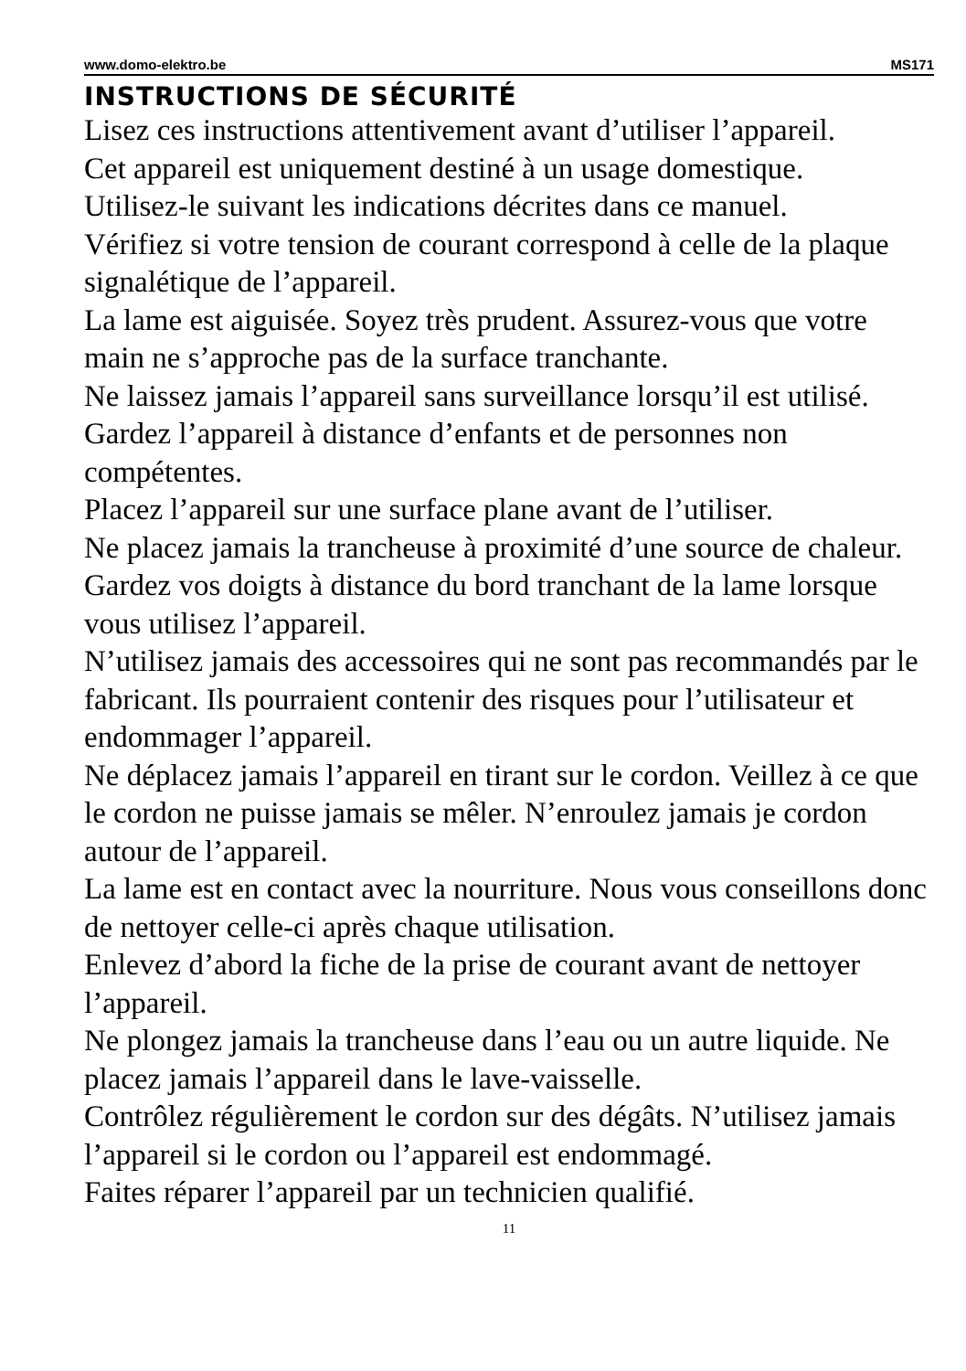www.domo-elektro.be MS171
INSTRUCTIONS DE SÉCURITÉ
Lisez ces instructions attentivement avant d’utiliser l’appareil.
Cet appareil est uniquement destiné à un usage domestique.
Utilisez-le suivant les indications décrites dans ce manuel.
Vérifiez si votre tension de courant correspond à celle de la plaque signalétique de l’appareil.
La lame est aiguisée. Soyez très prudent. Assurez-vous que votre main ne s’approche pas de la surface tranchante.
Ne laissez jamais l’appareil sans surveillance lorsqu’il est utilisé. Gardez l’appareil à distance d’enfants et de personnes non compétentes.
Placez l’appareil sur une surface plane avant de l’utiliser.
Ne placez jamais la trancheuse à proximité d’une source de chaleur.
Gardez vos doigts à distance du bord tranchant de la lame lorsque vous utilisez l’appareil.
N’utilisez jamais des accessoires qui ne sont pas recommandés par le fabricant. Ils pourraient contenir des risques pour l’utilisateur et endommager l’appareil.
Ne déplacez jamais l’appareil en tirant sur le cordon. Veillez à ce que le cordon ne puisse jamais se mêler. N’enroulez jamais je cordon autour de l’appareil.
La lame est en contact avec la nourriture. Nous vous conseillons donc de nettoyer celle-ci après chaque utilisation.
Enlevez d’abord la fiche de la prise de courant avant de nettoyer l’appareil.
Ne plongez jamais la trancheuse dans l’eau ou un autre liquide. Ne placez jamais l’appareil dans le lave-vaisselle.
Contrôlez régulièrement le cordon sur des dégâts. N’utilisez jamais l’appareil si le cordon ou l’appareil est endommagé.
Faites réparer l’appareil par un technicien qualifié.
11